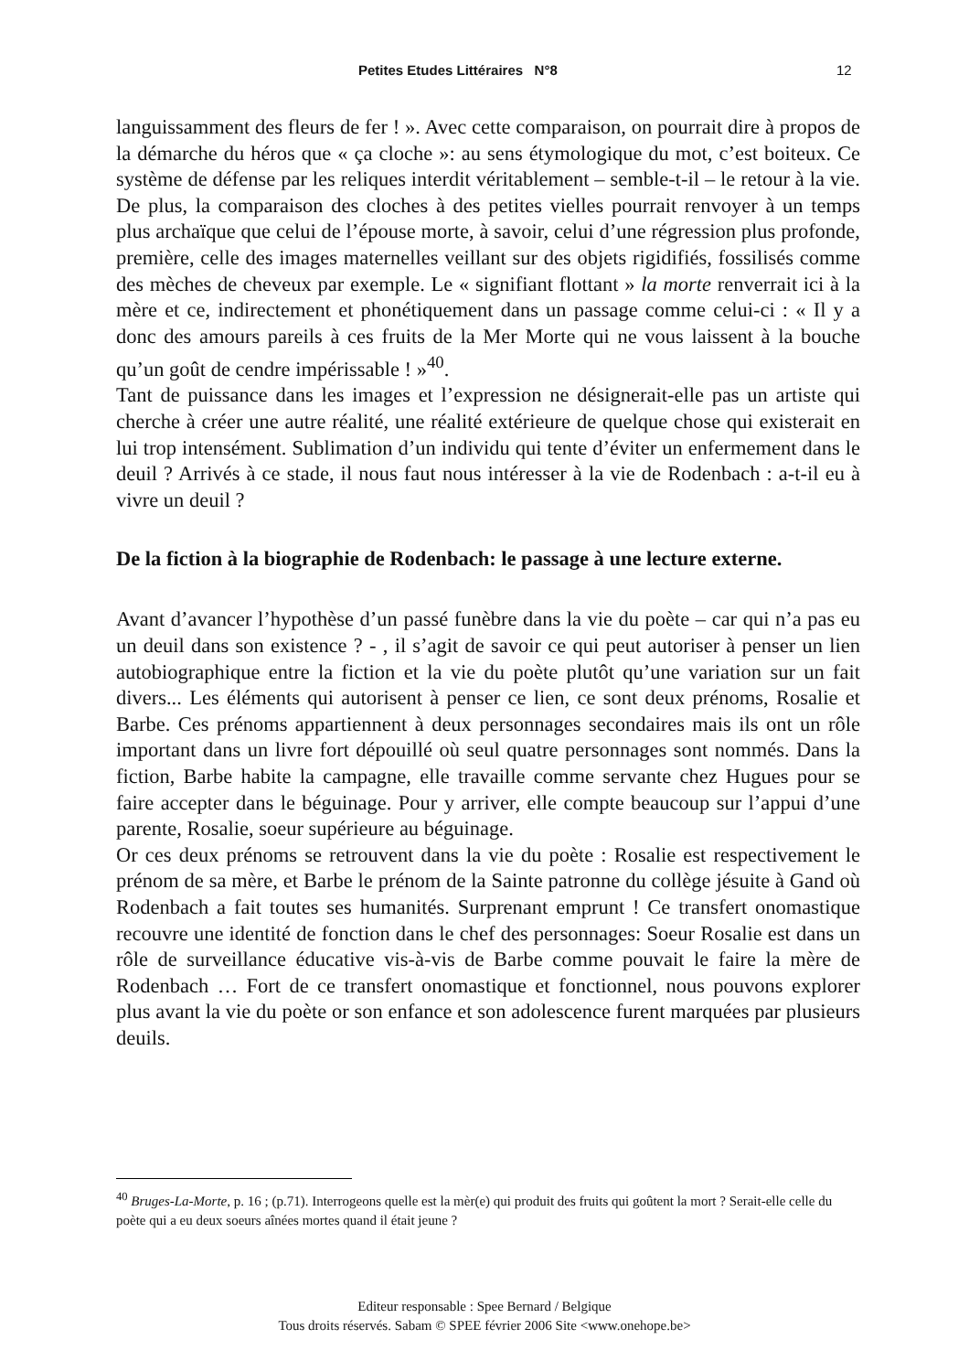Petites Etudes Littéraires N°8 12
languissamment des fleurs de fer ! ». Avec cette comparaison, on pourrait dire à propos de la démarche du héros que « ça cloche »: au sens étymologique du mot, c’est boiteux. Ce système de défense par les reliques interdit véritablement – semble-t-il – le retour à la vie. De plus, la comparaison des cloches à des petites vielles pourrait renvoyer à un temps plus archaïque que celui de l’épouse morte, à savoir, celui d’une régression plus profonde, première, celle des images maternelles veillant sur des objets rigidifiés, fossilisés comme des mèches de cheveux par exemple. Le « signifiant flottant » la morte renverrait ici à la mère et ce, indirectement et phonétiquement dans un passage comme celui-ci : « Il y a donc des amours pareils à ces fruits de la Mer Morte qui ne vous laissent à la bouche qu’un goût de cendre impérissable ! »<sup>40</sup>.
Tant de puissance dans les images et l’expression ne désignerait-elle pas un artiste qui cherche à créer une autre réalité, une réalité extérieure de quelque chose qui existerait en lui trop intensément. Sublimation d’un individu qui tente d’éviter un enfermement dans le deuil ? Arrivés à ce stade, il nous faut nous intéresser à la vie de Rodenbach : a-t-il eu à vivre un deuil ?
De la fiction à la biographie de Rodenbach: le passage à une lecture externe.
Avant d’avancer l’hypothèse d’un passé funèbre dans la vie du poète – car qui n’a pas eu un deuil dans son existence ? - , il s’agit de savoir ce qui peut autoriser à penser un lien autobiographique entre la fiction et la vie du poète plutôt qu’une variation sur un fait divers... Les éléments qui autorisent à penser ce lien, ce sont deux prénoms, Rosalie et Barbe. Ces prénoms appartiennent à deux personnages secondaires mais ils ont un rôle important dans un livre fort dépouillé où seul quatre personnages sont nommés. Dans la fiction, Barbe habite la campagne, elle travaille comme servante chez Hugues pour se faire accepter dans le béguinage. Pour y arriver, elle compte beaucoup sur l’appui d’une parente, Rosalie, soeur supérieure au béguinage.
Or ces deux prénoms se retrouvent dans la vie du poète : Rosalie est respectivement le prénom de sa mère, et Barbe le prénom de la Sainte patronne du collège jésuite à Gand où Rodenbach a fait toutes ses humanités. Surprenant emprunt ! Ce transfert onomastique recouvre une identité de fonction dans le chef des personnages: Soeur Rosalie est dans un rôle de surveillance éducative vis-à-vis de Barbe comme pouvait le faire la mère de Rodenbach … Fort de ce transfert onomastique et fonctionnel, nous pouvons explorer plus avant la vie du poète or son enfance et son adolescence furent marquées par plusieurs deuils.
<sup>40</sup> Bruges-La-Morte, p. 16 ; (p.71). Interrogeons quelle est la mèr(e) qui produit des fruits qui goûtent la mort ? Serait-elle celle du poète qui a eu deux soeurs aînées mortes quand il était jeune ?
Editeur responsable : Spee Bernard / Belgique
Tous droits réservés. Sabam © SPEE février 2006 Site <www.onehope.be>